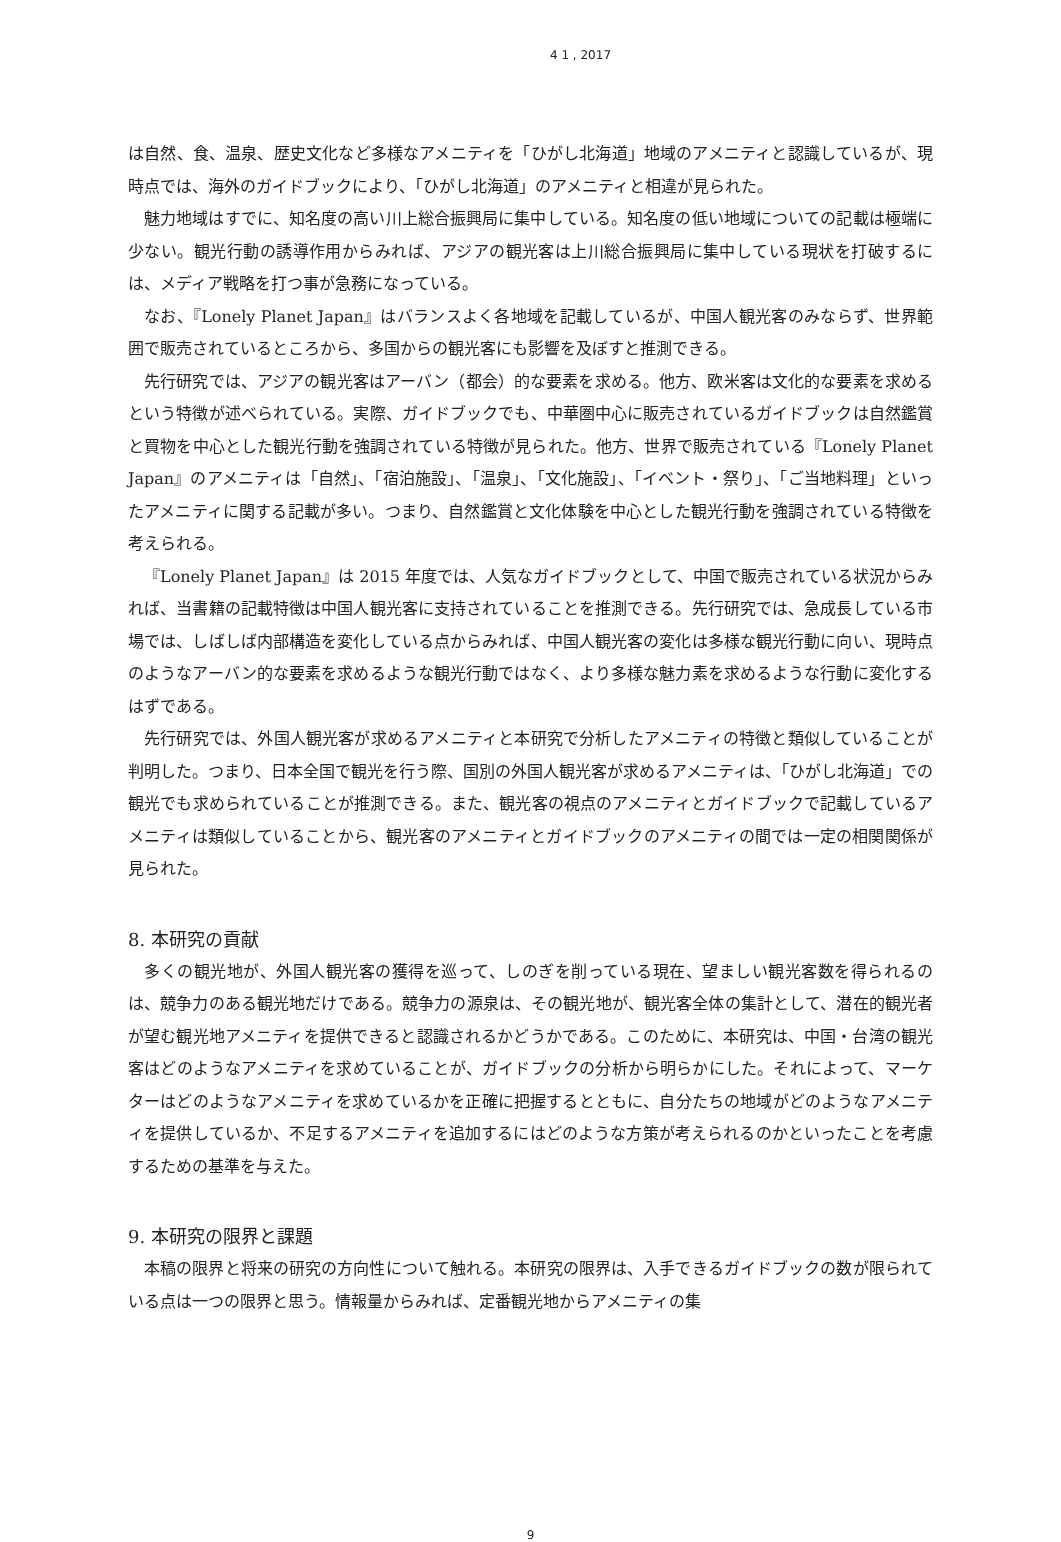4 1 , 2017
は自然、食、温泉、歴史文化など多様なアメニティを「ひがし北海道」地域のアメニティと認識しているが、現時点では、海外のガイドブックにより、「ひがし北海道」のアメニティと相違が見られた。
魅力地域はすでに、知名度の高い川上総合振興局に集中している。知名度の低い地域についての記載は極端に少ない。観光行動の誘導作用からみれば、アジアの観光客は上川総合振興局に集中している現状を打破するには、メディア戦略を打つ事が急務になっている。
なお、『Lonely Planet Japan』はバランスよく各地域を記載しているが、中国人観光客のみならず、世界範囲で販売されているところから、多国からの観光客にも影響を及ぼすと推測できる。
先行研究では、アジアの観光客はアーバン（都会）的な要素を求める。他方、欧米客は文化的な要素を求めるという特徴が述べられている。実際、ガイドブックでも、中華圏中心に販売されているガイドブックは自然鑑賞と買物を中心とした観光行動を強調されている特徴が見られた。他方、世界で販売されている『Lonely Planet Japan』のアメニティは「自然」、「宿泊施設」、「温泉」、「文化施設」、「イベント・祭り」、「ご当地料理」といったアメニティに関する記載が多い。つまり、自然鑑賞と文化体験を中心とした観光行動を強調されている特徴を考えられる。
『Lonely Planet Japan』は 2015 年度では、人気なガイドブックとして、中国で販売されている状況からみれば、当書籍の記載特徴は中国人観光客に支持されていることを推測できる。先行研究では、急成長している市場では、しばしば内部構造を変化している点からみれば、中国人観光客の変化は多様な観光行動に向い、現時点のようなアーバン的な要素を求めるような観光行動ではなく、より多様な魅力素を求めるような行動に変化するはずである。
先行研究では、外国人観光客が求めるアメニティと本研究で分析したアメニティの特徴と類似していることが判明した。つまり、日本全国で観光を行う際、国別の外国人観光客が求めるアメニティは、「ひがし北海道」での観光でも求められていることが推測できる。また、観光客の視点のアメニティとガイドブックで記載しているアメニティは類似していることから、観光客のアメニティとガイドブックのアメニティの間では一定の相関関係が見られた。
8. 本研究の貢献
多くの観光地が、外国人観光客の獲得を巡って、しのぎを削っている現在、望ましい観光客数を得られるのは、競争力のある観光地だけである。競争力の源泉は、その観光地が、観光客全体の集計として、潜在的観光者が望む観光地アメニティを提供できると認識されるかどうかである。このために、本研究は、中国・台湾の観光客はどのようなアメニティを求めていることが、ガイドブックの分析から明らかにした。それによって、マーケターはどのようなアメニティを求めているかを正確に把握するとともに、自分たちの地域がどのようなアメニティを提供しているか、不足するアメニティを追加するにはどのような方策が考えられるのかといったことを考慮するための基準を与えた。
9. 本研究の限界と課題
本稿の限界と将来の研究の方向性について触れる。本研究の限界は、入手できるガイドブックの数が限られている点は一つの限界と思う。情報量からみれば、定番観光地からアメニティの集
9